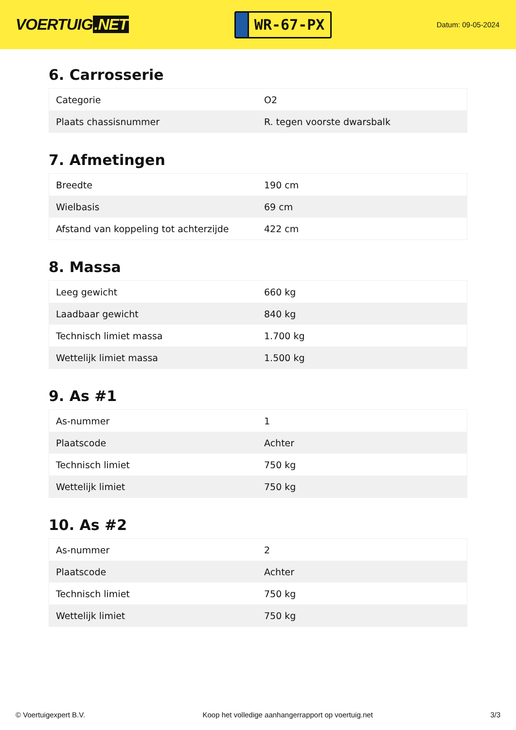VOERTUIG.NET
WR-67-PX
Datum: 09-05-2024
6. Carrosserie
| Categorie | O2 |
| Plaats chassisnummer | R. tegen voorste dwarsbalk |
7. Afmetingen
| Breedte | 190 cm |
| Wielbasis | 69 cm |
| Afstand van koppeling tot achterzijde | 422 cm |
8. Massa
| Leeg gewicht | 660 kg |
| Laadbaar gewicht | 840 kg |
| Technisch limiet massa | 1.700 kg |
| Wettelijk limiet massa | 1.500 kg |
9. As #1
| As-nummer | 1 |
| Plaatscode | Achter |
| Technisch limiet | 750 kg |
| Wettelijk limiet | 750 kg |
10. As #2
| As-nummer | 2 |
| Plaatscode | Achter |
| Technisch limiet | 750 kg |
| Wettelijk limiet | 750 kg |
© Voertuigexpert B.V. Koop het volledige aanhangerrapport op voertuig.net 3/3